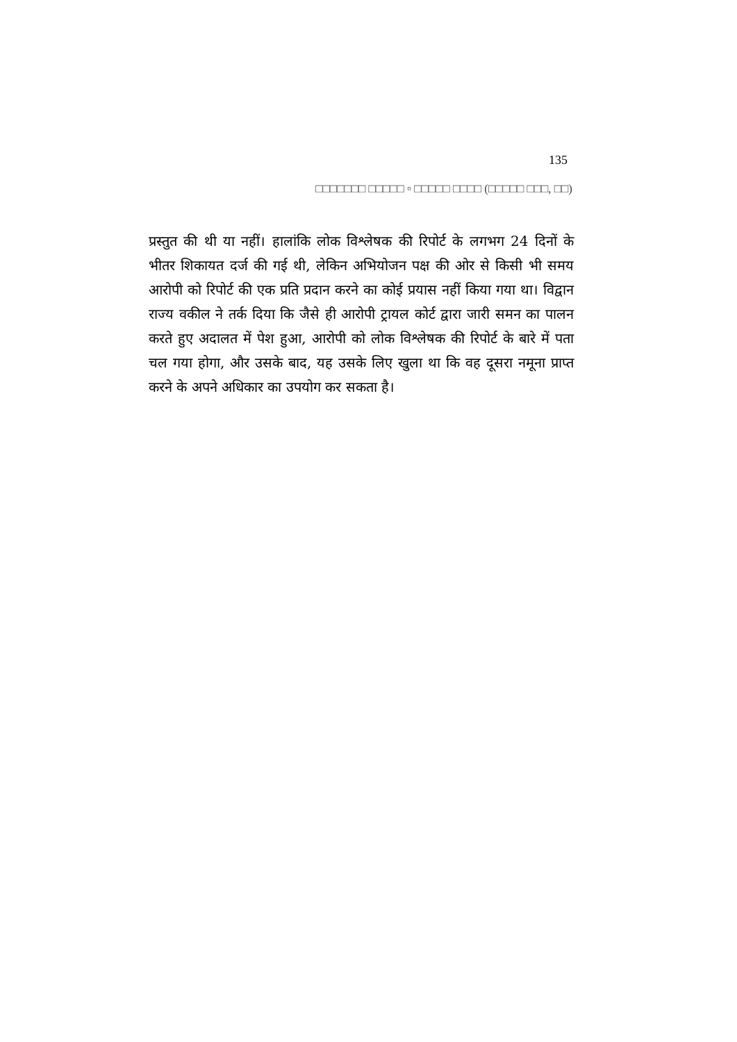135
□□□□□□□ □□□□□ ▫ □□□□□ □□□□ (□□□□□ □□□, □□)
प्रस्तुत की थी या नहीं। हालांकि लोक विश्लेषक की रिपोर्ट के लगभग 24 दिनों के भीतर शिकायत दर्ज की गई थी, लेकिन अभियोजन पक्ष की ओर से किसी भी समय आरोपी को रिपोर्ट की एक प्रति प्रदान करने का कोई प्रयास नहीं किया गया था। विद्वान राज्य वकील ने तर्क दिया कि जैसे ही आरोपी ट्रायल कोर्ट द्वारा जारी समन का पालन करते हुए अदालत में पेश हुआ, आरोपी को लोक विश्लेषक की रिपोर्ट के बारे में पता चल गया होगा, और उसके बाद, यह उसके लिए खुला था कि वह दूसरा नमूना प्राप्त करने के अपने अधिकार का उपयोग कर सकता है।